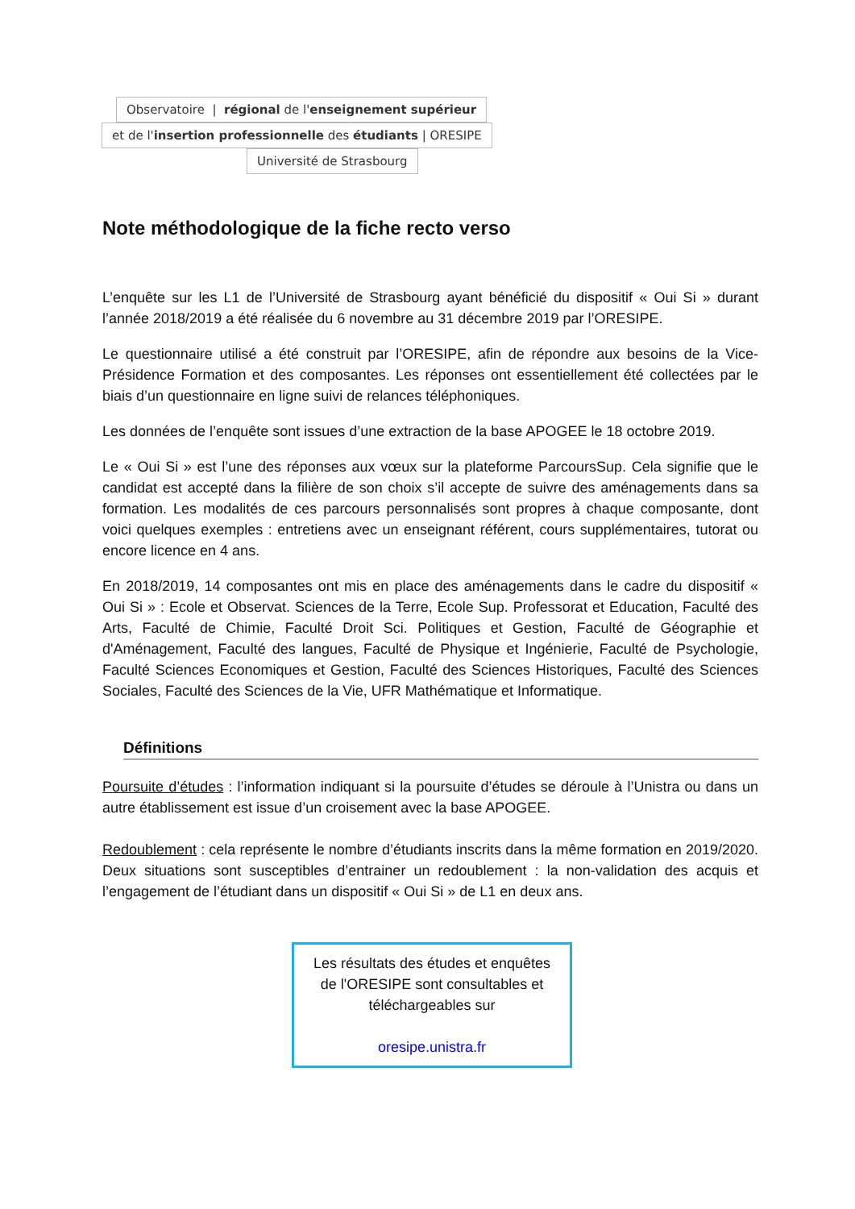Observatoire | régional de l'enseignement supérieur
et de l'insertion professionnelle des étudiants | ORESIPE
Université de Strasbourg
Note méthodologique de la fiche recto verso
L’enquête sur les L1 de l’Université de Strasbourg ayant bénéficié du dispositif « Oui Si » durant l’année 2018/2019 a été réalisée du 6 novembre au 31 décembre 2019 par l’ORESIPE.
Le questionnaire utilisé a été construit par l’ORESIPE, afin de répondre aux besoins de la Vice-Présidence Formation et des composantes. Les réponses ont essentiellement été collectées par le biais d’un questionnaire en ligne suivi de relances téléphoniques.
Les données de l’enquête sont issues d’une extraction de la base APOGEE le 18 octobre 2019.
Le « Oui Si » est l’une des réponses aux vœux sur la plateforme ParcoursSup. Cela signifie que le candidat est accepté dans la filière de son choix s’il accepte de suivre des aménagements dans sa formation. Les modalités de ces parcours personnalisés sont propres à chaque composante, dont voici quelques exemples : entretiens avec un enseignant référent, cours supplémentaires, tutorat ou encore licence en 4 ans.
En 2018/2019, 14 composantes ont mis en place des aménagements dans le cadre du dispositif « Oui Si » : Ecole et Observat. Sciences de la Terre, Ecole Sup. Professorat et Education, Faculté des Arts, Faculté de Chimie, Faculté Droit Sci. Politiques et Gestion, Faculté de Géographie et d'Aménagement, Faculté des langues, Faculté de Physique et Ingénierie, Faculté de Psychologie, Faculté Sciences Economiques et Gestion, Faculté des Sciences Historiques, Faculté des Sciences Sociales, Faculté des Sciences de la Vie, UFR Mathématique et Informatique.
Définitions
Poursuite d’études : l’information indiquant si la poursuite d’études se déroule à l’Unistra ou dans un autre établissement est issue d’un croisement avec la base APOGEE.
Redoublement : cela représente le nombre d’étudiants inscrits dans la même formation en 2019/2020. Deux situations sont susceptibles d’entrainer un redoublement : la non-validation des acquis et l’engagement de l’étudiant dans un dispositif « Oui Si » de L1 en deux ans.
Les résultats des études et enquêtes de l'ORESIPE sont consultables et téléchargeables sur
oresipe.unistra.fr